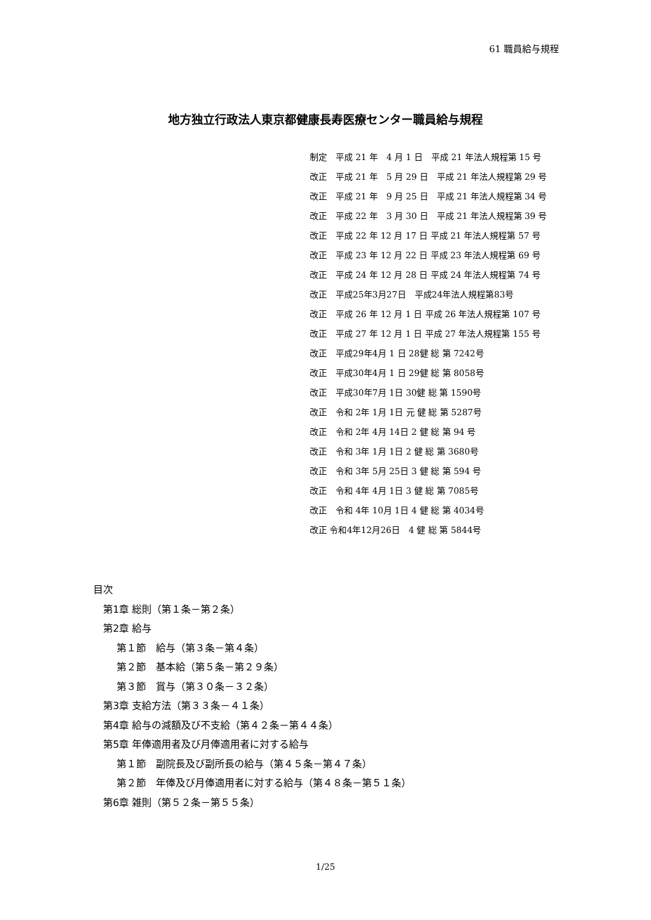61 職員給与規程
地方独立行政法人東京都健康長寿医療センター職員給与規程
制定　平成 21 年　4 月 1 日　平成 21 年法人規程第 15 号
改正　平成 21 年　5 月 29 日　平成 21 年法人規程第 29 号
改正　平成 21 年　9 月 25 日　平成 21 年法人規程第 34 号
改正　平成 22 年　3 月 30 日　平成 21 年法人規程第 39 号
改正　平成 22 年 12 月 17 日 平成 21 年法人規程第 57 号
改正　平成 23 年 12 月 22 日 平成 23 年法人規程第 69 号
改正　平成 24 年 12 月 28 日 平成 24 年法人規程第 74 号
改正　平成25年3月27日　平成24年法人規程第83号
改正　平成 26 年 12 月 1 日 平成 26 年法人規程第 107 号
改正　平成 27 年 12 月 1 日 平成 27 年法人規程第 155 号
改正　平成29年4月 1 日 28健 総 第 7242号
改正　平成30年4月 1 日 29健 総 第 8058号
改正　平成30年7月 1日 30健 総 第 1590号
改正　令和 2年 1月 1日 元 健 総 第 5287号
改正　令和 2年 4月 14日 2 健 総 第 94 号
改正　令和 3年 1月 1日 2 健 総 第 3680号
改正　令和 3年 5月 25日 3 健 総 第 594 号
改正　令和 4年 4月 1日 3 健 総 第 7085号
改正　令和 4年 10月 1日 4 健 総 第 4034号
改正 令和4年12月26日　4 健 総 第 5844号
目次
第1章 総則（第１条－第２条）
第2章 給与
第１節　給与（第３条－第４条）
第２節　基本給（第５条－第２９条）
第３節　賞与（第３０条－３２条）
第3章 支給方法（第３３条－４１条）
第4章 給与の減額及び不支給（第４２条－第４４条）
第5章 年俸適用者及び月俸適用者に対する給与
第１節　副院長及び副所長の給与（第４５条－第４７条）
第２節　年俸及び月俸適用者に対する給与（第４８条－第５１条）
第6章 雑則（第５２条－第５５条）
1/25